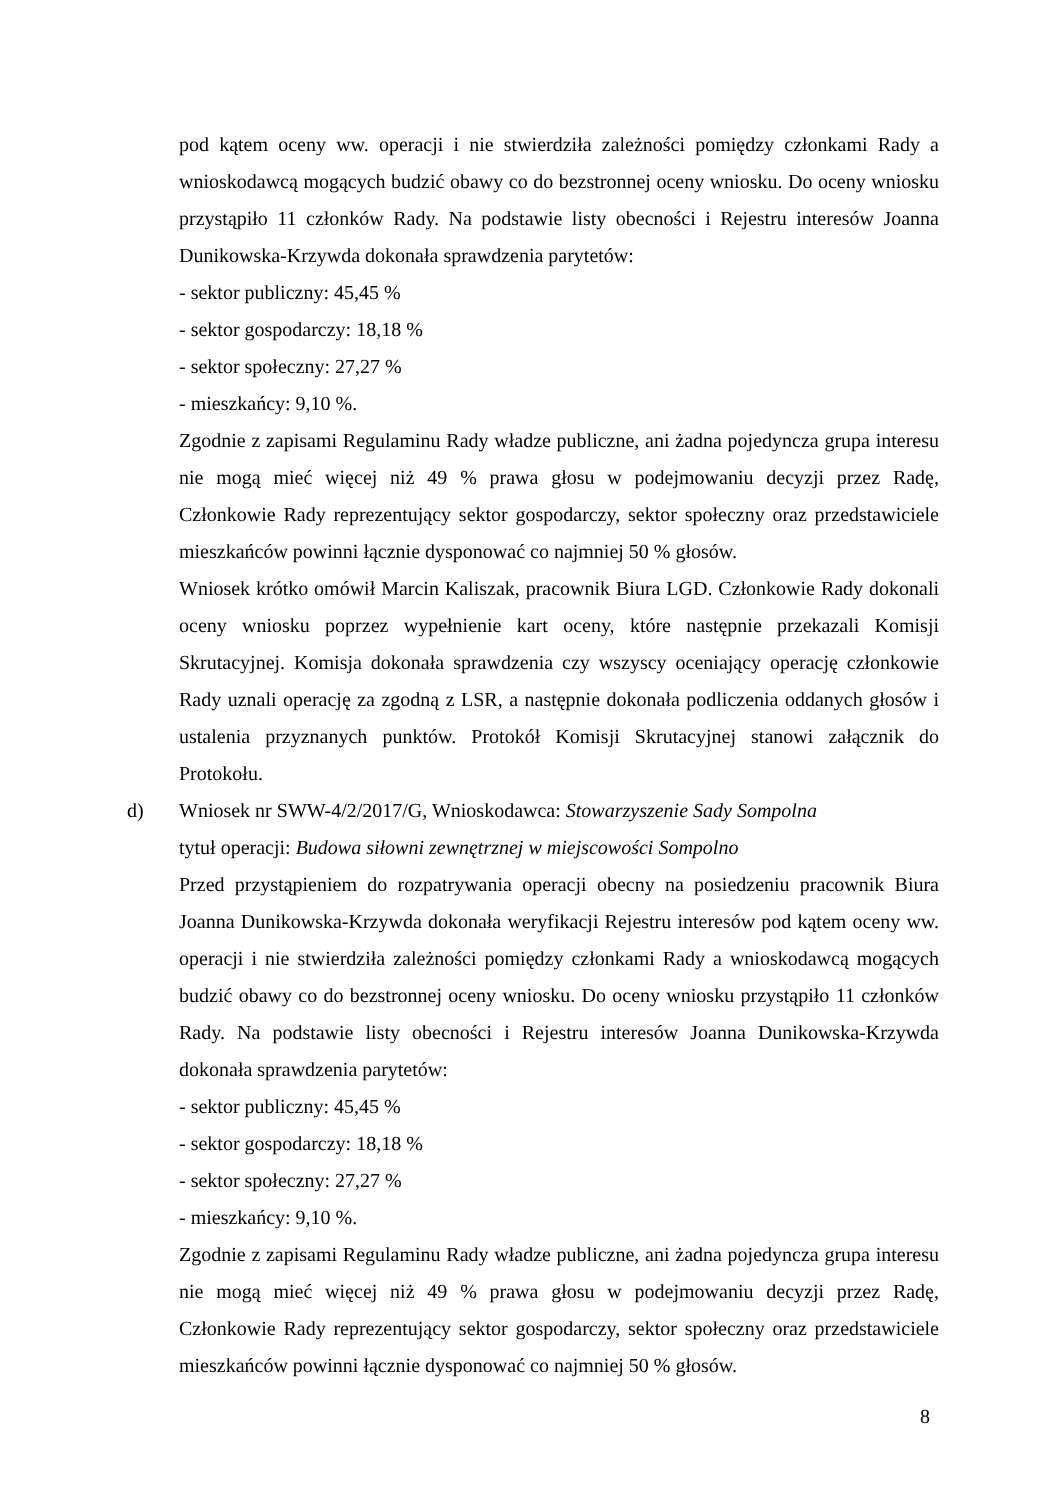pod kątem oceny ww. operacji i nie stwierdziła zależności pomiędzy członkami Rady a wnioskodawcą mogących budzić obawy co do bezstronnej oceny wniosku. Do oceny wniosku przystąpiło 11 członków Rady. Na podstawie listy obecności i Rejestru interesów Joanna Dunikowska-Krzywda dokonała sprawdzenia parytetów:
- sektor publiczny: 45,45 %
- sektor gospodarczy: 18,18 %
- sektor społeczny: 27,27 %
- mieszkańcy: 9,10 %.
Zgodnie z zapisami Regulaminu Rady władze publiczne, ani żadna pojedyncza grupa interesu nie mogą mieć więcej niż 49 % prawa głosu w podejmowaniu decyzji przez Radę, Członkowie Rady reprezentujący sektor gospodarczy, sektor społeczny oraz przedstawiciele mieszkańców powinni łącznie dysponować co najmniej 50 % głosów.
Wniosek krótko omówił Marcin Kaliszak, pracownik Biura LGD. Członkowie Rady dokonali oceny wniosku poprzez wypełnienie kart oceny, które następnie przekazali Komisji Skrutacyjnej. Komisja dokonała sprawdzenia czy wszyscy oceniający operację członkowie Rady uznali operację za zgodną z LSR, a następnie dokonała podliczenia oddanych głosów i ustalenia przyznanych punktów. Protokół Komisji Skrutacyjnej stanowi załącznik do Protokołu.
d) Wniosek nr SWW-4/2/2017/G, Wnioskodawca: Stowarzyszenie Sady Sompolna
tytuł operacji: Budowa siłowni zewnętrznej w miejscowości Sompolno
Przed przystąpieniem do rozpatrywania operacji obecny na posiedzeniu pracownik Biura Joanna Dunikowska-Krzywda dokonała weryfikacji Rejestru interesów pod kątem oceny ww. operacji i nie stwierdziła zależności pomiędzy członkami Rady a wnioskodawcą mogących budzić obawy co do bezstronnej oceny wniosku. Do oceny wniosku przystąpiło 11 członków Rady. Na podstawie listy obecności i Rejestru interesów Joanna Dunikowska-Krzywda dokonała sprawdzenia parytetów:
- sektor publiczny: 45,45 %
- sektor gospodarczy: 18,18 %
- sektor społeczny: 27,27 %
- mieszkańcy: 9,10 %.
Zgodnie z zapisami Regulaminu Rady władze publiczne, ani żadna pojedyncza grupa interesu nie mogą mieć więcej niż 49 % prawa głosu w podejmowaniu decyzji przez Radę, Członkowie Rady reprezentujący sektor gospodarczy, sektor społeczny oraz przedstawiciele mieszkańców powinni łącznie dysponować co najmniej 50 % głosów.
8